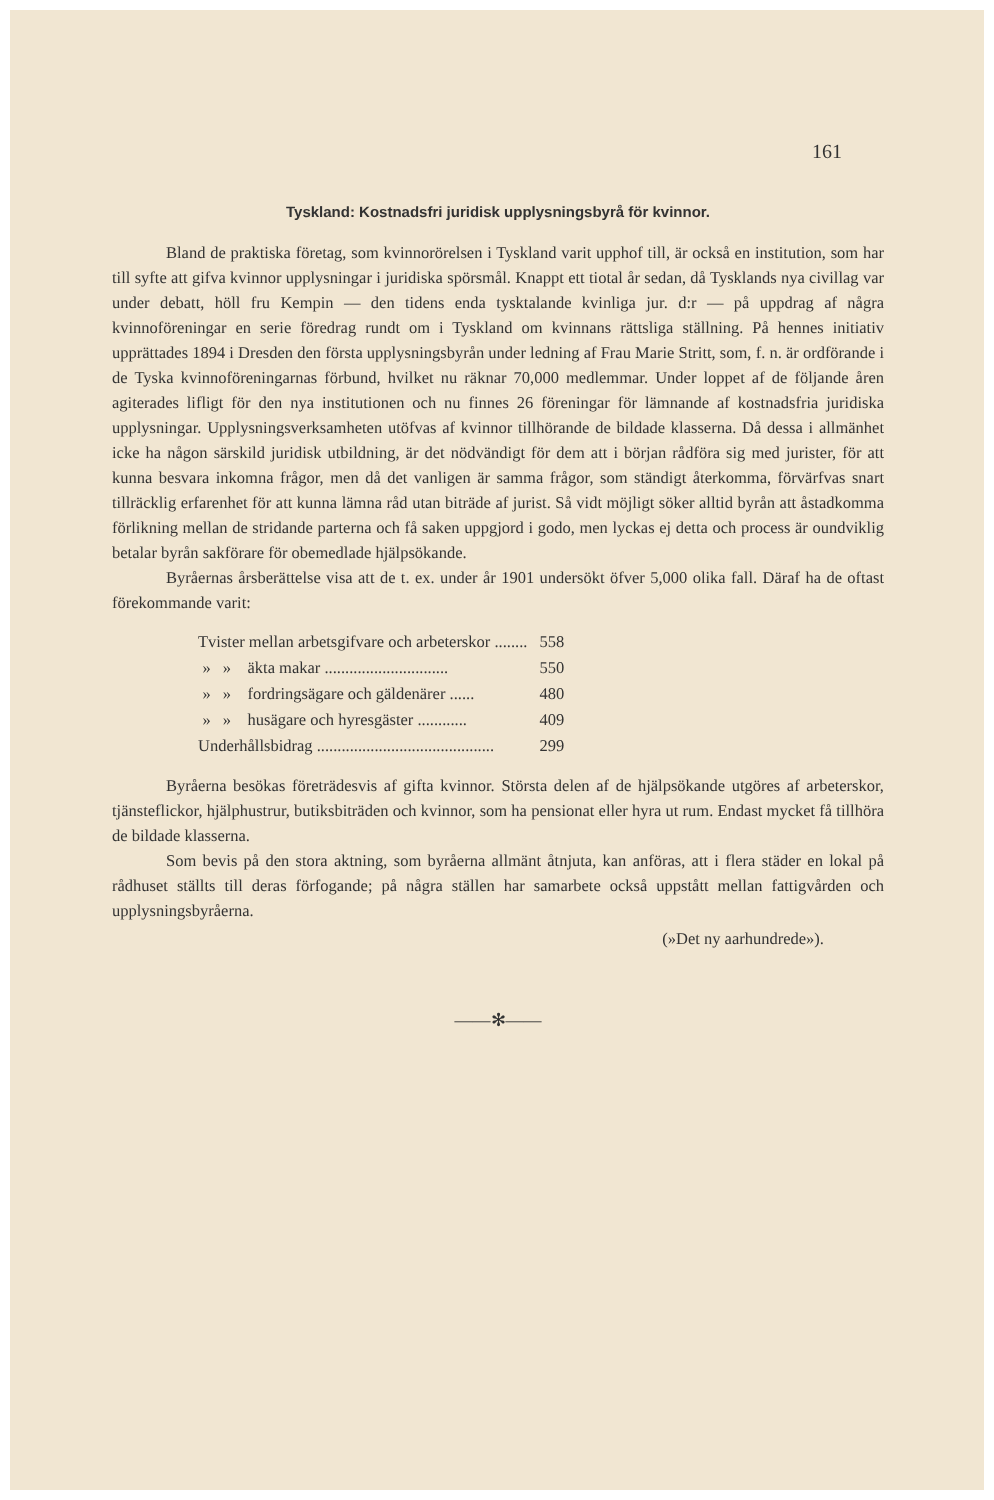161
Tyskland: Kostnadsfri juridisk upplysningsbyrå för kvinnor.
Bland de praktiska företag, som kvinnorörelsen i Tyskland varit upphof till, är också en institution, som har till syfte att gifva kvinnor upplysningar i juridiska spörsmål. Knappt ett tiotal år sedan, då Tysklands nya civillag var under debatt, höll fru Kempin — den tidens enda tysktalande kvinliga jur. d:r — på uppdrag af några kvinnoföreningar en serie föredrag rundt om i Tyskland om kvinnans rättsliga ställning. På hennes initiativ upprättades 1894 i Dresden den första upplysningsbyrån under ledning af Frau Marie Stritt, som, f. n. är ordförande i de Tyska kvinnoföreningarnas förbund, hvilket nu räknar 70,000 medlemmar. Under loppet af de följande åren agiterades lifligt för den nya institutionen och nu finnes 26 föreningar för lämnande af kostnadsfria juridiska upplysningar. Upplysningsverksamheten utöfvas af kvinnor tillhörande de bildade klasserna. Då dessa i allmänhet icke ha någon särskild juridisk utbildning, är det nödvändigt för dem att i början rådföra sig med jurister, för att kunna besvara inkomna frågor, men då det vanligen är samma frågor, som ständigt återkomma, förvärfvas snart tillräcklig erfarenhet för att kunna lämna råd utan biträde af jurist. Så vidt möjligt söker alltid byrån att åstadkomma förlikning mellan de stridande parterna och få saken uppgjord i godo, men lyckas ej detta och process är oundviklig betalar byrån sakförare för obemedlade hjälpsökande.
Byråernas årsberättelse visa att de t. ex. under år 1901 undersökt öfver 5,000 olika fall. Däraf ha de oftast förekommande varit:
| Tvister mellan arbetsgifvare och arbeterskor ........ | | | 558 |
| » | » | äkta makar .............................. | 550 |
| » | » | fordringsägare och gäldenärer ...... | 480 |
| » | » | husägare och hyresgäster ............ | 409 |
| Underhållsbidrag ........................................... | | | 299 |
Byråerna besökas företrädesvis af gifta kvinnor. Största delen af de hjälpsökande utgöres af arbeterskor, tjänsteflickor, hjälphustrur, butiksbiträden och kvinnor, som ha pensionat eller hyra ut rum. Endast mycket få tillhöra de bildade klasserna.
Som bevis på den stora aktning, som byråerna allmänt åtnjuta, kan anföras, att i flera städer en lokal på rådhuset ställts till deras förfogande; på några ställen har samarbete också uppstått mellan fattigvården och upplysningsbyråerna.
(»Det ny aarhundrede»).
——✻——